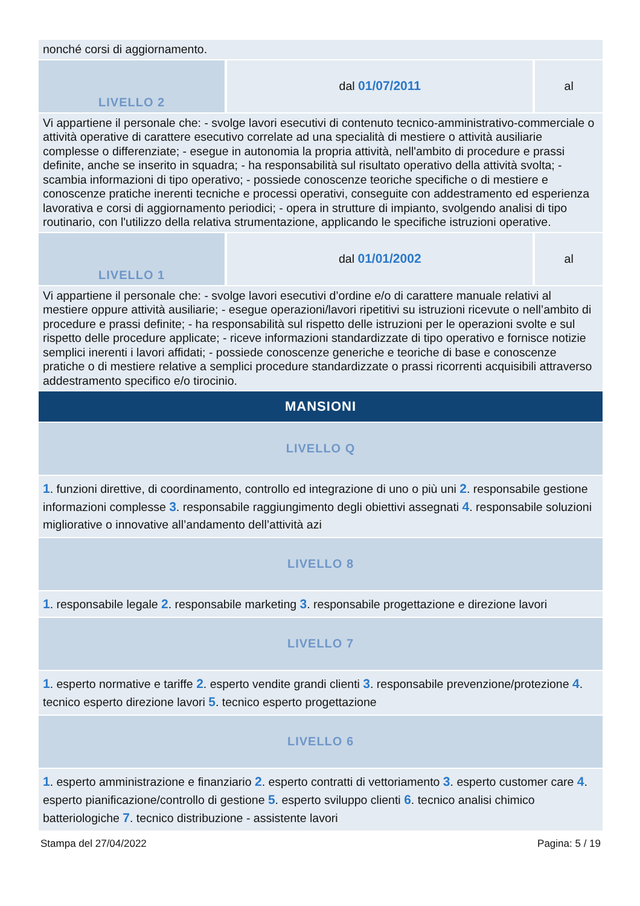| nonché corsi di aggiornamento. | | |
| LIVELLO 2 | dal 01/07/2011 | al |
| Vi appartiene il personale che: - svolge lavori esecutivi di contenuto tecnico-amministrativo-commerciale o attività operative di carattere esecutivo correlate ad una specialità di mestiere o attività ausiliarie complesse o differenziate; - esegue in autonomia la propria attività, nell'ambito di procedure e prassi definite, anche se inserito in squadra; - ha responsabilità sul risultato operativo della attività svolta; - scambia informazioni di tipo operativo; - possiede conoscenze teoriche specifiche o di mestiere e conoscenze pratiche inerenti tecniche e processi operativi, conseguite con addestramento ed esperienza lavorativa e corsi di aggiornamento periodici; - opera in strutture di impianto, svolgendo analisi di tipo routinario, con l'utilizzo della relativa strumentazione, applicando le specifiche istruzioni operative. | | |
| LIVELLO 1 | dal 01/01/2002 | al |
| Vi appartiene il personale che: - svolge lavori esecutivi d’ordine e/o di carattere manuale relativi al mestiere oppure attività ausiliarie; - esegue operazioni/lavori ripetitivi su istruzioni ricevute o nell’ambito di procedure e prassi definite; - ha responsabilità sul rispetto delle istruzioni per le operazioni svolte e sul rispetto delle procedure applicate; - riceve informazioni standardizzate di tipo operativo e fornisce notizie semplici inerenti i lavori affidati; - possiede conoscenze generiche e teoriche di base e conoscenze pratiche o di mestiere relative a semplici procedure standardizzate o prassi ricorrenti acquisibili attraverso addestramento specifico e/o tirocinio. | | |
MANSIONI
| LIVELLO Q |
| 1 . funzioni direttive, di coordinamento, controllo ed integrazione di uno o più uni 2 . responsabile gestione informazioni complesse 3 . responsabile raggiungimento degli obiettivi assegnati 4 . responsabile soluzioni migliorative o innovative all’andamento dell’attività azi |
| LIVELLO 8 |
| 1 . responsabile legale 2 . responsabile marketing 3 . responsabile progettazione e direzione lavori |
| LIVELLO 7 |
| 1 . esperto normative e tariffe 2 . esperto vendite grandi clienti 3 . responsabile prevenzione/protezione 4 . tecnico esperto direzione lavori 5 . tecnico esperto progettazione |
| LIVELLO 6 |
| 1 . esperto amministrazione e finanziario 2 . esperto contratti di vettoriamento 3 . esperto customer care 4 . esperto pianificazione/controllo di gestione 5 . esperto sviluppo clienti 6 . tecnico analisi chimico batteriologiche 7 . tecnico distribuzione - assistente lavori |
Stampa del 27/04/2022 Pagina: 5 / 19